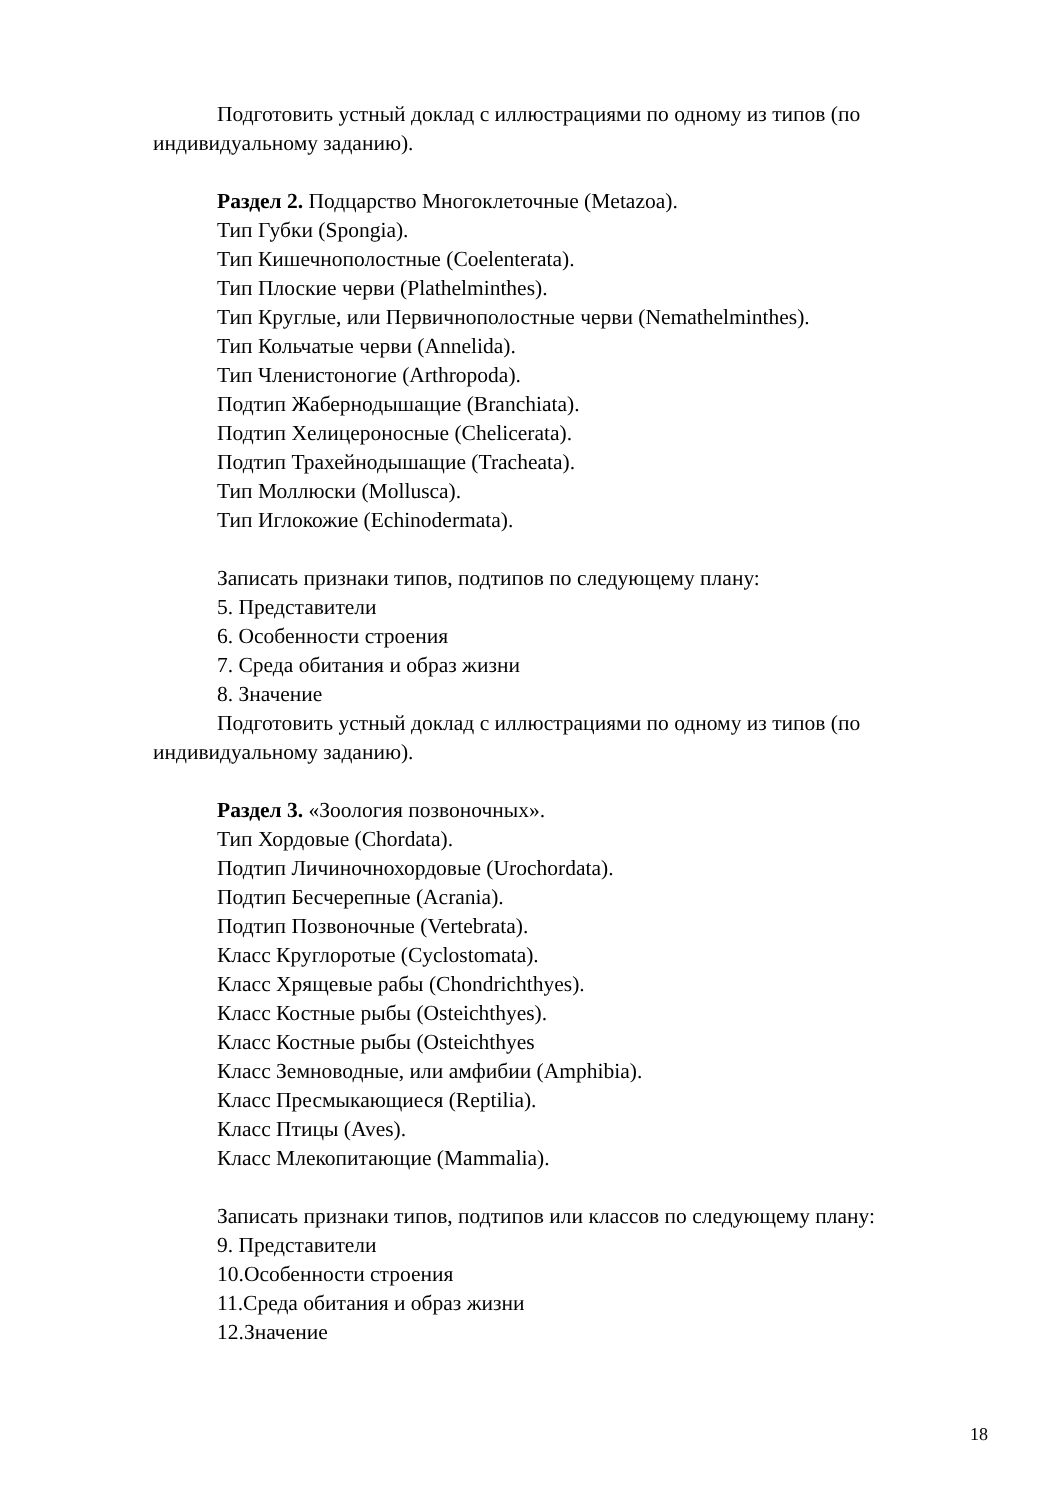Подготовить устный доклад с иллюстрациями по одному из типов (по индивидуальному заданию).
Раздел 2. Подцарство Многоклеточные (Metazoa).
Тип Губки (Spongia).
Тип Кишечнополостные (Coelenterata).
Тип Плоские черви (Plathelminthes).
Тип Круглые, или Первичнополостные черви (Nemathelminthes).
Тип Кольчатые черви (Annelida).
Тип Членистоногие (Arthropoda).
Подтип Жабернодышащие (Branchiata).
Подтип Хелицероносные (Chelicerata).
Подтип Трахейнодышащие (Tracheata).
Тип Моллюски (Mollusca).
Тип Иглокожие (Echinodermata).
Записать признаки типов, подтипов по следующему плану:
5. Представители
6. Особенности строения
7. Среда обитания и образ жизни
8. Значение
Подготовить устный доклад с иллюстрациями по одному из типов (по индивидуальному заданию).
Раздел 3. «Зоология позвоночных».
Тип Хордовые (Chordata).
Подтип Личиночнохордовые (Urochordata).
Подтип Бесчерепные (Acrania).
Подтип Позвоночные (Vertebrata).
Класс Круглоротые (Cyclostomata).
Класс Хрящевые рабы (Chondrichthyes).
Класс Костные рыбы (Osteichthyes).
Класс Костные рыбы (Osteichthyes
Класс Земноводные, или амфибии (Amphibia).
Класс Пресмыкающиеся (Reptilia).
Класс Птицы (Aves).
Класс Млекопитающие (Mammalia).
Записать признаки типов, подтипов или классов по следующему плану:
9. Представители
10.Особенности строения
11.Среда обитания и образ жизни
12.Значение
18